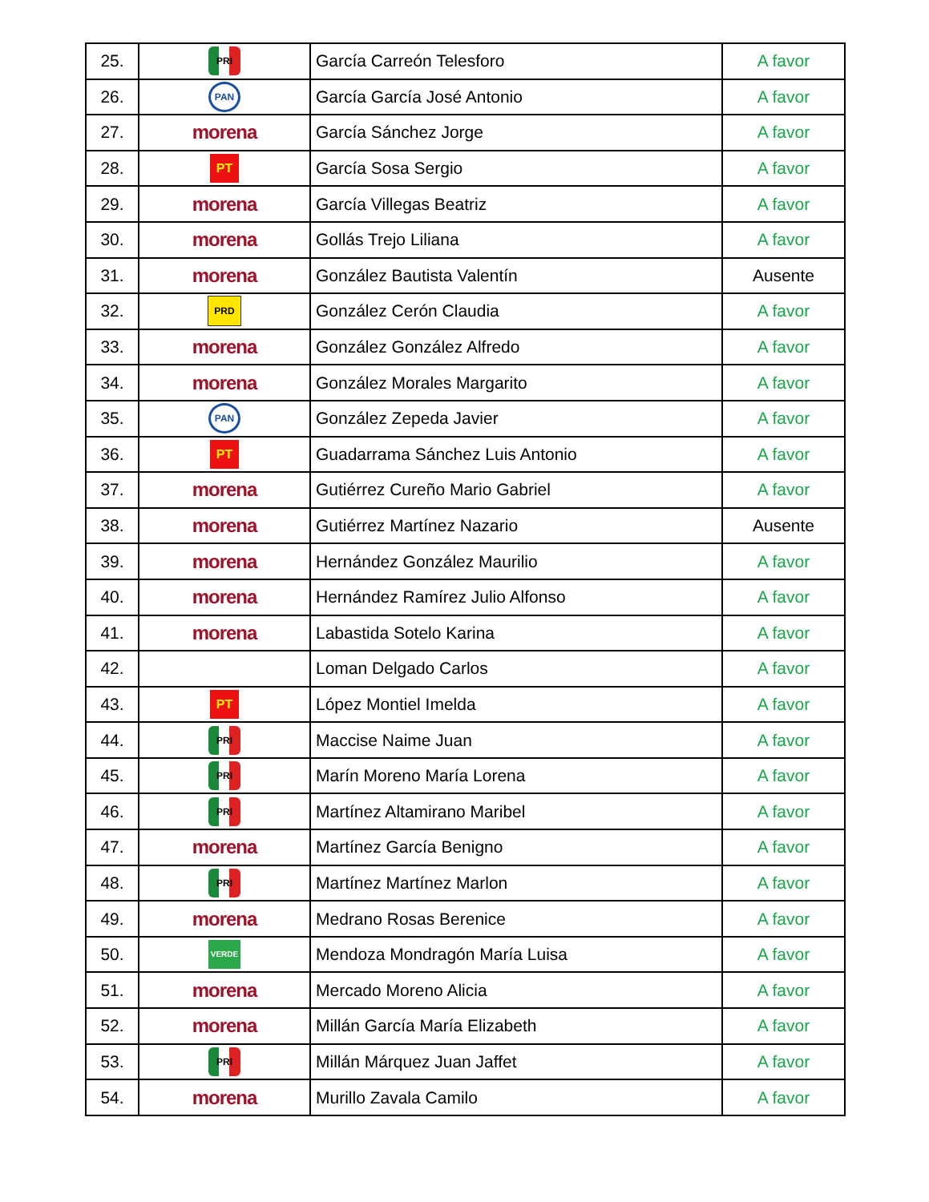| 25. | PRI | García Carreón Telesforo | A favor |
| 26. | PAN | García García José Antonio | A favor |
| 27. | morena | García Sánchez Jorge | A favor |
| 28. | PT | García Sosa Sergio | A favor |
| 29. | morena | García Villegas Beatriz | A favor |
| 30. | morena | Gollás Trejo Liliana | A favor |
| 31. | morena | González Bautista Valentín | Ausente |
| 32. | PRD | González Cerón Claudia | A favor |
| 33. | morena | González González Alfredo | A favor |
| 34. | morena | González Morales Margarito | A favor |
| 35. | PAN | González Zepeda Javier | A favor |
| 36. | PT | Guadarrama Sánchez Luis Antonio | A favor |
| 37. | morena | Gutiérrez Cureño Mario Gabriel | A favor |
| 38. | morena | Gutiérrez Martínez Nazario | Ausente |
| 39. | morena | Hernández González Maurilio | A favor |
| 40. | morena | Hernández Ramírez Julio Alfonso | A favor |
| 41. | morena | Labastida Sotelo Karina | A favor |
| 42. | | Loman Delgado Carlos | A favor |
| 43. | PT | López Montiel Imelda | A favor |
| 44. | PRI | Maccise Naime Juan | A favor |
| 45. | PRI | Marín Moreno María Lorena | A favor |
| 46. | PRI | Martínez Altamirano Maribel | A favor |
| 47. | morena | Martínez García Benigno | A favor |
| 48. | PRI | Martínez Martínez Marlon | A favor |
| 49. | morena | Medrano Rosas Berenice | A favor |
| 50. | VERDE | Mendoza Mondragón María Luisa | A favor |
| 51. | morena | Mercado Moreno Alicia | A favor |
| 52. | morena | Millán García María Elizabeth | A favor |
| 53. | PRI | Millán Márquez Juan Jaffet | A favor |
| 54. | morena | Murillo Zavala Camilo | A favor |